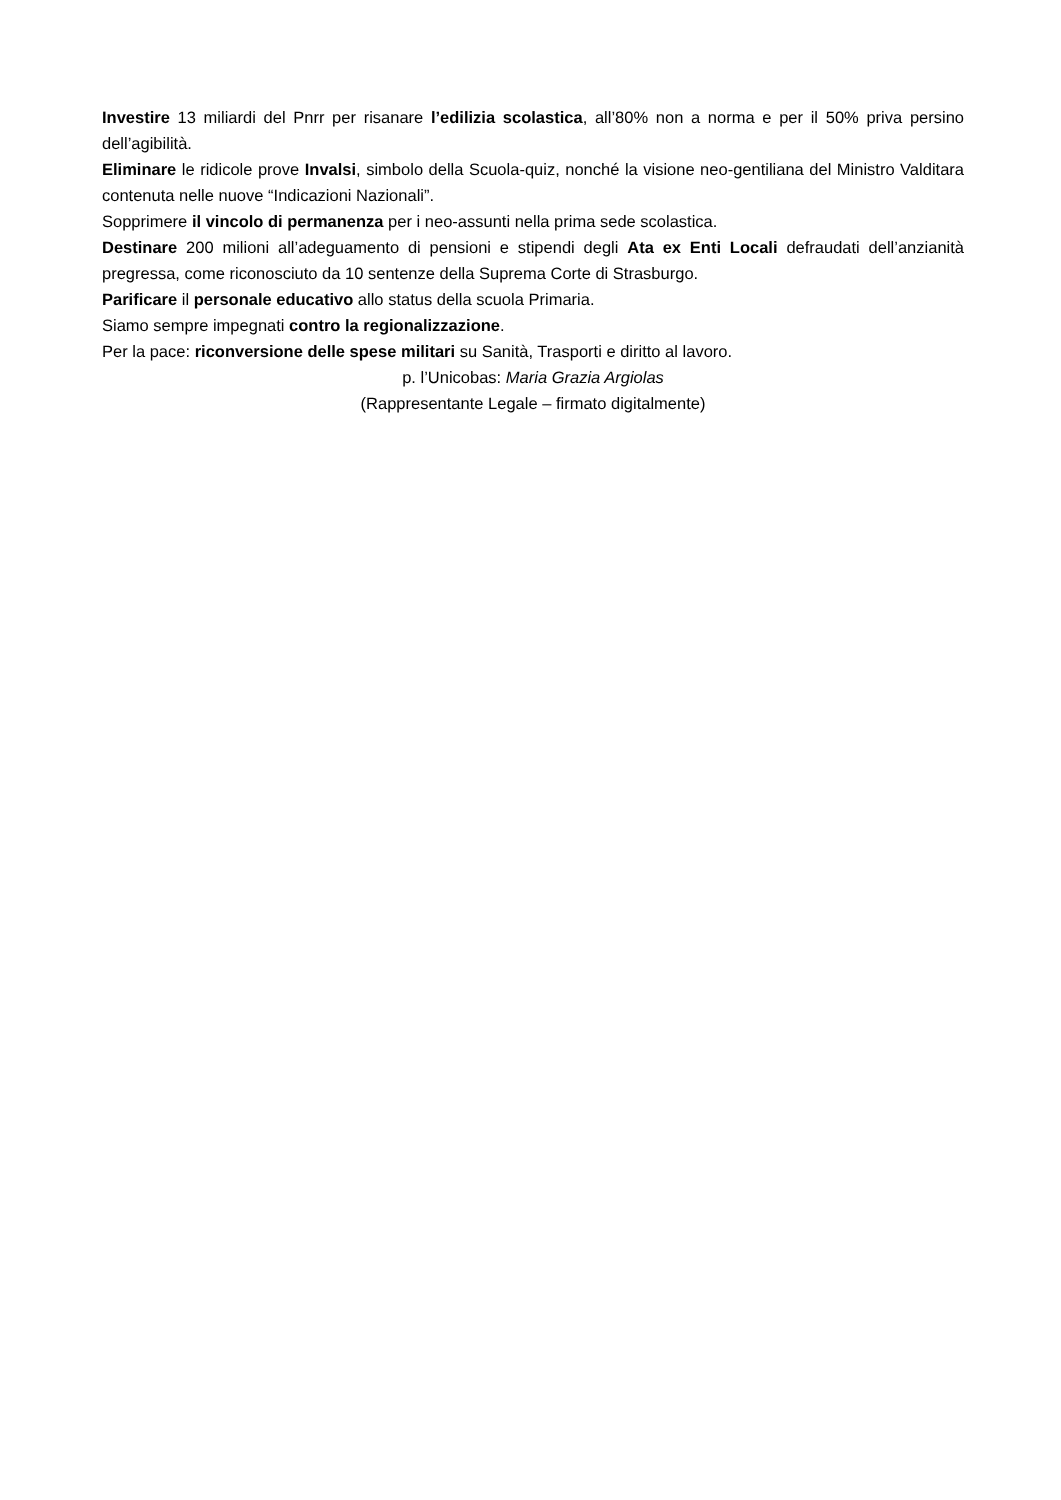Investire 13 miliardi del Pnrr per risanare l’edilizia scolastica, all’80% non a norma e per il 50% priva persino dell’agibilità.
Eliminare le ridicole prove Invalsi, simbolo della Scuola-quiz, nonché la visione neo-gentiliana del Ministro Valditara contenuta nelle nuove “Indicazioni Nazionali”.
Sopprimere il vincolo di permanenza per i neo-assunti nella prima sede scolastica.
Destinare 200 milioni all’adeguamento di pensioni e stipendi degli Ata ex Enti Locali defraudati dell’anzianità pregressa, come riconosciuto da 10 sentenze della Suprema Corte di Strasburgo.
Parificare il personale educativo allo status della scuola Primaria.
Siamo sempre impegnati contro la regionalizzazione.
Per la pace: riconversione delle spese militari su Sanità, Trasporti e diritto al lavoro.
p. l’Unicobas: Maria Grazia Argiolas
(Rappresentante Legale – firmato digitalmente)